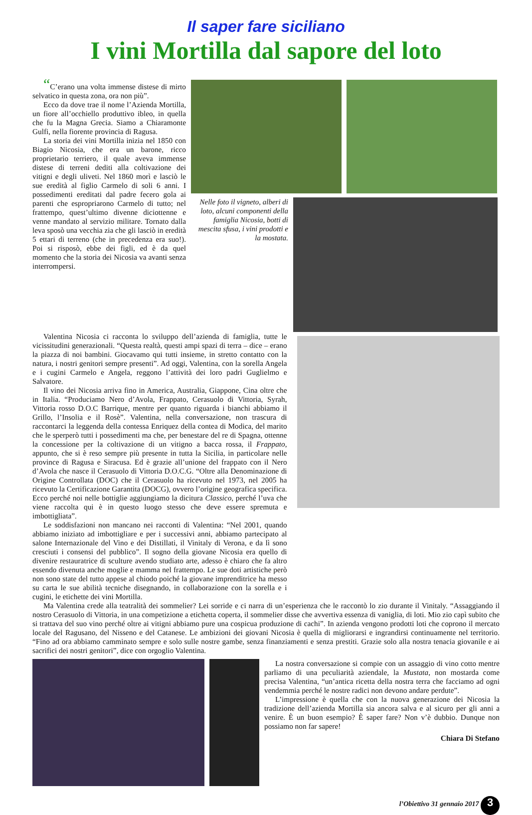Il saper fare siciliano
I vini Mortilla dal sapore del loto
“C’erano una volta immense distese di mirto selvatico in questa zona, ora non più”.
Ecco da dove trae il nome l’Azienda Mortilla, un fiore all’occhiello produttivo ibleo, in quella che fu la Magna Grecia. Siamo a Chiaramonte Gulfi, nella fiorente provincia di Ragusa.
La storia dei vini Mortilla inizia nel 1850 con Biagio Nicosia, che era un barone, ricco proprietario terriero, il quale aveva immense distese di terreni dediti alla coltivazione dei vitigni e degli uliveti. Nel 1860 morì e lasciò le sue eredità al figlio Carmelo di soli 6 anni. I possedimenti ereditati dal padre fecero gola ai parenti che espropriarono Carmelo di tutto; nel frattempo, quest’ultimo divenne diciottenne e venne mandato al servizio militare. Tornato dalla leva sposò una vecchia zia che gli lasciò in eredità 5 ettari di terreno (che in precedenza era suo!). Poi si risposò, ebbe dei figli, ed è da quel momento che la storia dei Nicosia va avanti senza interrompersi.
Nelle foto il vigneto, alberi di loto, alcuni componenti della famiglia Nicosia, botti di mescita sfusa, i vini prodotti e la mostata.
Valentina Nicosia ci racconta lo sviluppo dell’azienda di famiglia, tutte le vicissitudini generazionali. “Questa realtà, questi ampi spazi di terra – dice – erano la piazza di noi bambini. Giocavamo qui tutti insieme, in stretto contatto con la natura, i nostri genitori sempre presenti”. Ad oggi, Valentina, con la sorella Angela e i cugini Carmelo e Angela, reggono l’attività dei loro padri Guglielmo e Salvatore.
Il vino dei Nicosia arriva fino in America, Australia, Giappone, Cina oltre che in Italia. “Produciamo Nero d’Avola, Frappato, Cerasuolo di Vittoria, Syrah, Vittoria rosso D.O.C Barrique, mentre per quanto riguarda i bianchi abbiamo il Grillo, l’Insolia e il Rosè”. Valentina, nella conversazione, non trascura di raccontarci la leggenda della contessa Enriquez della contea di Modica, del marito che le sperperò tutti i possedimenti ma che, per benestare del re di Spagna, ottenne la concessione per la coltivazione di un vitigno a bacca rossa, il Frappato, appunto, che si è reso sempre più presente in tutta la Sicilia, in particolare nelle province di Ragusa e Siracusa. Ed è grazie all’unione del frappato con il Nero d’Avola che nasce il Cerasuolo di Vittoria D.O.C.G. “Oltre alla Denominazione di Origine Controllata (DOC) che il Cerasuolo ha ricevuto nel 1973, nel 2005 ha ricevuto la Certificazione Garantita (DOCG), ovvero l’origine geografica specifica. Ecco perché noi nelle bottiglie aggiungiamo la dicitura Classico, perché l’uva che viene raccolta qui è in questo luogo stesso che deve essere spremuta e imbottigliata”.
Le soddisfazioni non mancano nei racconti di Valentina: “Nel 2001, quando abbiamo iniziato ad imbottigliare e per i successivi anni, abbiamo partecipato al salone Internazionale del Vino e dei Distillati, il Vinitaly di Verona, e da lì sono cresciuti i consensi del pubblico”. Il sogno della giovane Nicosia era quello di divenire restauratrice di sculture avendo studiato arte, adesso è chiaro che fa altro essendo divenuta anche moglie e mamma nel frattempo. Le sue doti artistiche però non sono state del tutto appese al chiodo poiché la giovane imprenditrice ha messo su carta le sue abilità tecniche disegnando, in collaborazione con la sorella e i cugini, le etichette dei vini Mortilla.
Ma Valentina crede alla teatralità dei sommelier? Lei sorride e ci narra di un’esperienza che le raccontò lo zio durante il Vinitaly. “Assaggiando il nostro Cerasuolo di Vittoria, in una competizione a etichetta coperta, il sommelier disse che avvertiva essenza di vaniglia, di loti. Mio zio capì subito che si trattava del suo vino perché oltre ai vitigni abbiamo pure una cospicua produzione di cachi”. In azienda vengono prodotti loti che coprono il mercato locale del Ragusano, del Nisseno e del Catanese. Le ambizioni dei giovani Nicosia è quella di migliorarsi e ingrandirsi continuamente nel territorio. “Fino ad ora abbiamo camminato sempre e solo sulle nostre gambe, senza finanziamenti e senza prestiti. Grazie solo alla nostra tenacia giovanile e ai sacrifici dei nostri genitori”, dice con orgoglio Valentina.
La nostra conversazione si compie con un assaggio di vino cotto mentre parliamo di una peculiarità aziendale, la Mustata, non mostarda come precisa Valentina, “un’antica ricetta della nostra terra che facciamo ad ogni vendemmia perché le nostre radici non devono andare perdute”.
L’impressione è quella che con la nuova generazione dei Nicosia la tradizione dell’azienda Mortilla sia ancora salva e al sicuro per gli anni a venire. È un buon esempio? È saper fare? Non v’è dubbio. Dunque non possiamo non far sapere!
Chiara Di Stefano
l’Obiettivo 31 gennaio 2017 3